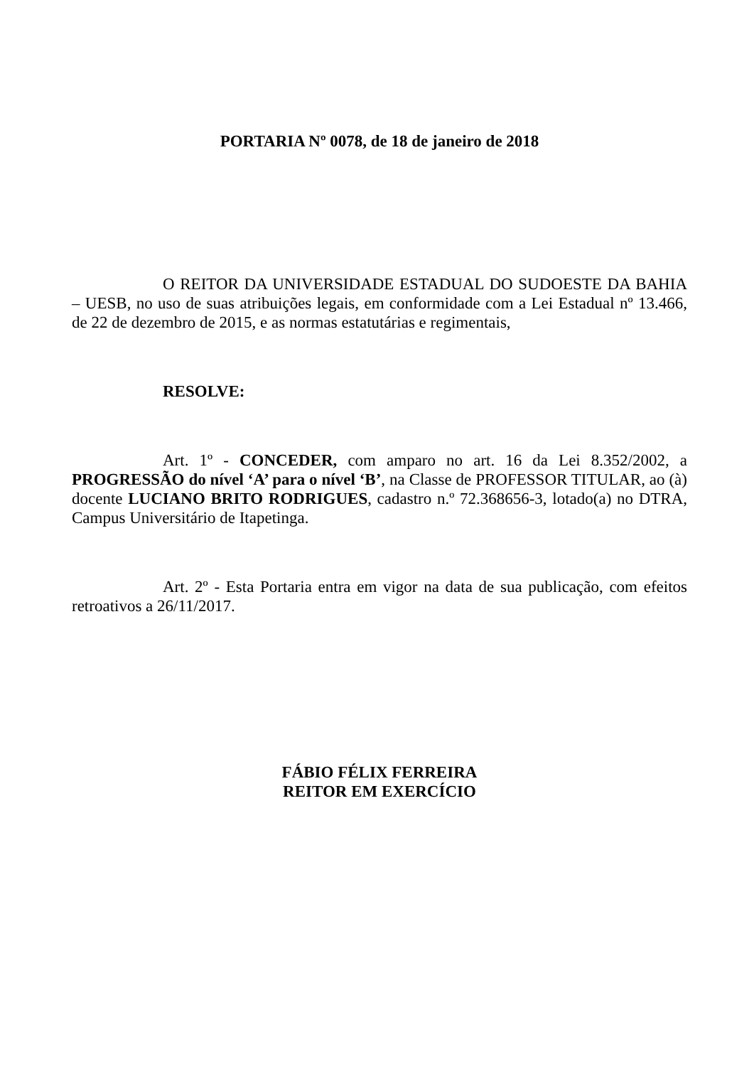PORTARIA Nº 0078, de 18 de janeiro de 2018
O REITOR DA UNIVERSIDADE ESTADUAL DO SUDOESTE DA BAHIA – UESB, no uso de suas atribuições legais, em conformidade com a Lei Estadual nº 13.466, de 22 de dezembro de 2015, e as normas estatutárias e regimentais,
RESOLVE:
Art. 1º - CONCEDER, com amparo no art. 16 da Lei 8.352/2002, a PROGRESSÃO do nível ‘A’ para o nível ‘B’, na Classe de PROFESSOR TITULAR, ao (à) docente LUCIANO BRITO RODRIGUES, cadastro n.º 72.368656-3, lotado(a) no DTRA, Campus Universitário de Itapetinga.
Art. 2º - Esta Portaria entra em vigor na data de sua publicação, com efeitos retroativos a 26/11/2017.
FÁBIO FÉLIX FERREIRA
REITOR EM EXERCÍCIO